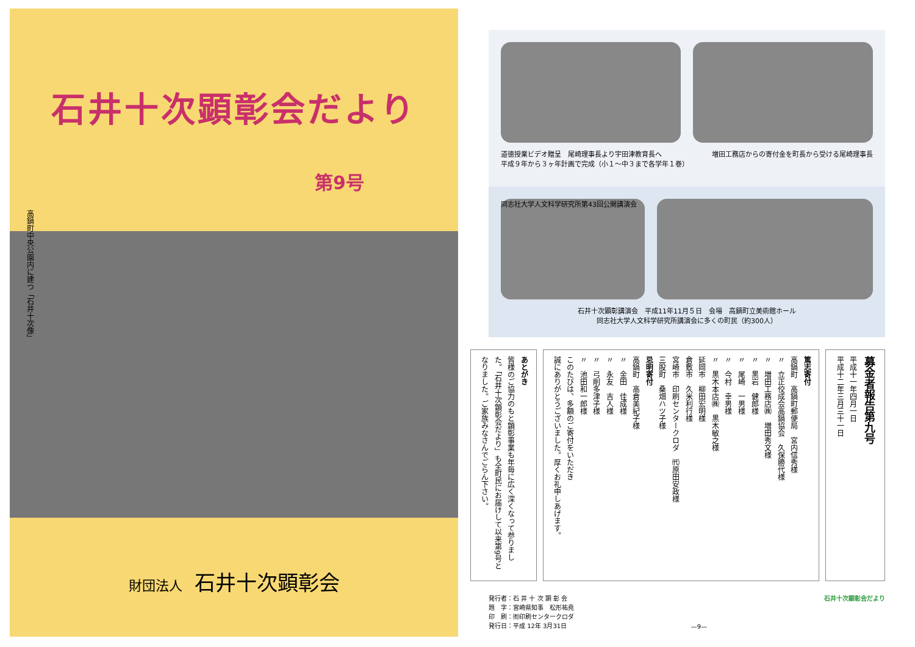石井十次顕彰会だより
第9号
高鍋町中央公園内に建つ「石井十次像」
財団法人 石井十次顕彰会
道徳授業ビデオ贈呈　尾崎理事長より宇田津教育長へ
平成９年から３ヶ年計画で完成（小１〜中３まで各学年１巻）
増田工務店からの寄付金を町長から受ける尾崎理事長
同志社大学人文科学研究所第43回公開講演会
石井十次顕彰講演会　平成11年11月５日　会場　高鍋町立美術館ホール
同志社大学人文科学研究所講演会に多くの町民（約300人）
募金者報告第九号
平成十一年四月一日
平成十二年三月三十一日
篤志寄付
高鍋町　高鍋町郵便局　宮内信秀様
〃　立正佼成会高鍋協会　久保勝代様
〃　増田工務店㈱　増田秀文様
〃　黒岩　健郎様
〃　尾崎　一男様
〃　今村　幸男様
〃　黒木本店㈱　黒木敏之様
延岡市　柳田宏明様
倉敷市　久米利行様
宮崎市　印刷センタークロダ　㈹原田安政様
三股町　桑畑ハツ子様
忌明寄付
高鍋町　高倉美紀子様
〃　金田　佳成様
〃　永友　吉人様
〃　弓削多津子様
〃　池田和一郎様
このたびは、多額のご寄付をいただき
誠にありがとうございました。厚くお礼申しあげます。
あとがき
皆様のご協力のもと顕彰事業も年毎に広く深くなって参りました。「石井十次顕彰会だより」も全町民にお届けして以来第9号となりました。ご家族みなさんでごらん下さい。
発行者：石 井 十 次 顕 彰 会
題　字：宮崎県知事　松形祐堯
印　刷：㈲印刷センタークロダ
発行日：平成 12年 3月31日
—9— 石井十次顕彰会だより